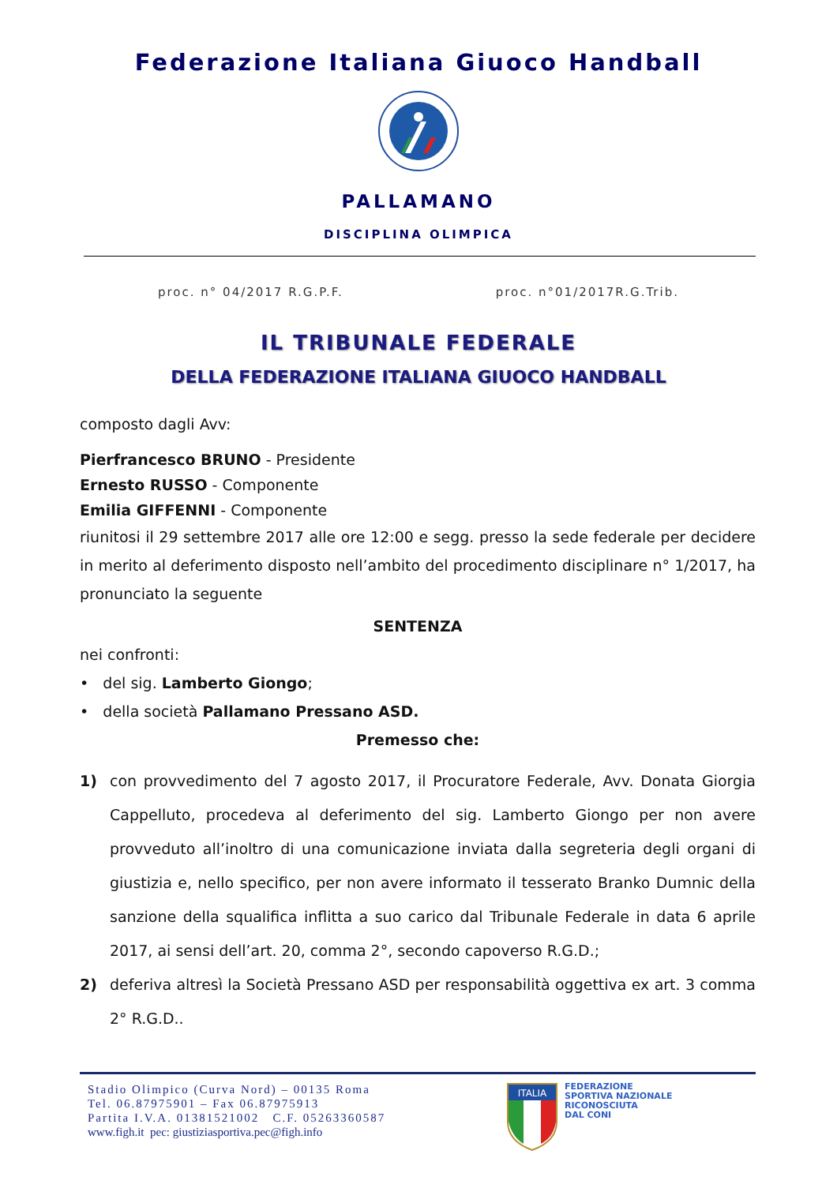Federazione Italiana Giuoco Handball
PALLAMANO
DISCIPLINA OLIMPICA
proc. n° 04/2017 R.G.P.F. proc. n°01/2017R.G.Trib.
IL TRIBUNALE FEDERALE
DELLA FEDERAZIONE ITALIANA GIUOCO HANDBALL
composto dagli Avv:
Pierfrancesco BRUNO - Presidente
Ernesto RUSSO - Componente
Emilia GIFFENNI - Componente
riunitosi il 29 settembre 2017 alle ore 12:00 e segg. presso la sede federale per decidere in merito al deferimento disposto nell’ambito del procedimento disciplinare n° 1/2017, ha pronunciato la seguente
SENTENZA
nei confronti:
• del sig. Lamberto Giongo;
• della società Pallamano Pressano ASD.
Premesso che:
1) con provvedimento del 7 agosto 2017, il Procuratore Federale, Avv. Donata Giorgia Cappelluto, procedeva al deferimento del sig. Lamberto Giongo per non avere provveduto all’inoltro di una comunicazione inviata dalla segreteria degli organi di giustizia e, nello specifico, per non avere informato il tesserato Branko Dumnic della sanzione della squalifica inflitta a suo carico dal Tribunale Federale in data 6 aprile 2017, ai sensi dell’art. 20, comma 2°, secondo capoverso R.G.D.;
2) deferiva altresì la Società Pressano ASD per responsabilità oggettiva ex art. 3 comma 2° R.G.D..
Stadio Olimpico (Curva Nord) – 00135 Roma
Tel. 06.87975901 – Fax 06.87975913
Partita I.V.A. 01381521002 C.F. 05263360587
www.figh.it pec: giustiziasportiva.pec@figh.info
ITALIA
FEDERAZIONE
SPORTIVA NAZIONALE
RICONOSCIUTA
DAL CONI